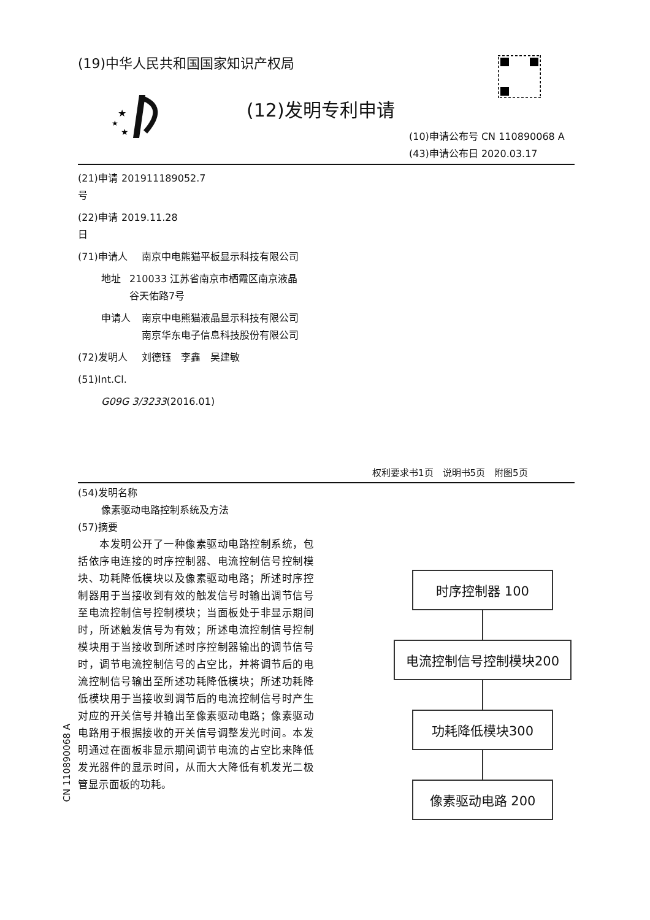(19)中华人民共和国国家知识产权局
★
★
★
(12)发明专利申请
(10)申请公布号 CN 110890068 A
(43)申请公布日 2020.03.17
(21)申请号 201911189052.7
(22)申请日 2019.11.28
(71)申请人 南京中电熊猫平板显示科技有限公司
地址 210033 江苏省南京市栖霞区南京液晶谷天佑路7号
申请人 南京中电熊猫液晶显示科技有限公司
南京华东电子信息科技股份有限公司
(72)发明人 刘德钰　李鑫　吴建敏
(51)Int.Cl.
G09G 3/3233 (2016.01)
权利要求书1页　说明书5页　附图5页
(54)发明名称
像素驱动电路控制系统及方法
(57)摘要
　　本发明公开了一种像素驱动电路控制系统，包括依序电连接的时序控制器、电流控制信号控制模块、功耗降低模块以及像素驱动电路；所述时序控制器用于当接收到有效的触发信号时输出调节信号至电流控制信号控制模块；当面板处于非显示期间时，所述触发信号为有效；所述电流控制信号控制模块用于当接收到所述时序控制器输出的调节信号时，调节电流控制信号的占空比，并将调节后的电流控制信号输出至所述功耗降低模块；所述功耗降低模块用于当接收到调节后的电流控制信号时产生对应的开关信号并输出至像素驱动电路；像素驱动电路用于根据接收的开关信号调整发光时间。本发明通过在面板非显示期间调节电流的占空比来降低发光器件的显示时间，从而大大降低有机发光二极管显示面板的功耗。
时序控制器 100
电流控制信号控制模块200
功耗降低模块300
像素驱动电路 200
CN 110890068 A